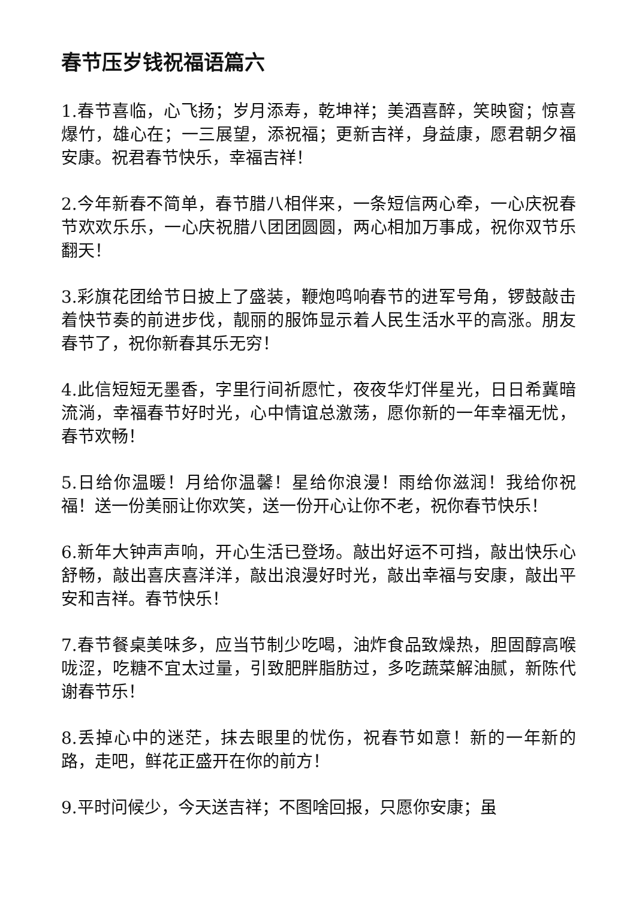春节压岁钱祝福语篇六
1.春节喜临，心飞扬；岁月添寿，乾坤祥；美酒喜醉，笑映窗；惊喜爆竹，雄心在；一三展望，添祝福；更新吉祥，身益康，愿君朝夕福安康。祝君春节快乐，幸福吉祥！
2.今年新春不简单，春节腊八相伴来，一条短信两心牵，一心庆祝春节欢欢乐乐，一心庆祝腊八团团圆圆，两心相加万事成，祝你双节乐翻天！
3.彩旗花团给节日披上了盛装，鞭炮鸣响春节的进军号角，锣鼓敲击着快节奏的前进步伐，靓丽的服饰显示着人民生活水平的高涨。朋友春节了，祝你新春其乐无穷！
4.此信短短无墨香，字里行间祈愿忙，夜夜华灯伴星光，日日希冀暗流淌，幸福春节好时光，心中情谊总激荡，愿你新的一年幸福无忧，春节欢畅！
5.日给你温暖！月给你温馨！星给你浪漫！雨给你滋润！我给你祝福！送一份美丽让你欢笑，送一份开心让你不老，祝你春节快乐！
6.新年大钟声声响，开心生活已登场。敲出好运不可挡，敲出快乐心舒畅，敲出喜庆喜洋洋，敲出浪漫好时光，敲出幸福与安康，敲出平安和吉祥。春节快乐！
7.春节餐桌美味多，应当节制少吃喝，油炸食品致燥热，胆固醇高喉咙涩，吃糖不宜太过量，引致肥胖脂肪过，多吃蔬菜解油腻，新陈代谢春节乐！
8.丢掉心中的迷茫，抹去眼里的忧伤，祝春节如意！新的一年新的路，走吧，鲜花正盛开在你的前方！
9.平时问候少，今天送吉祥；不图啥回报，只愿你安康；虽